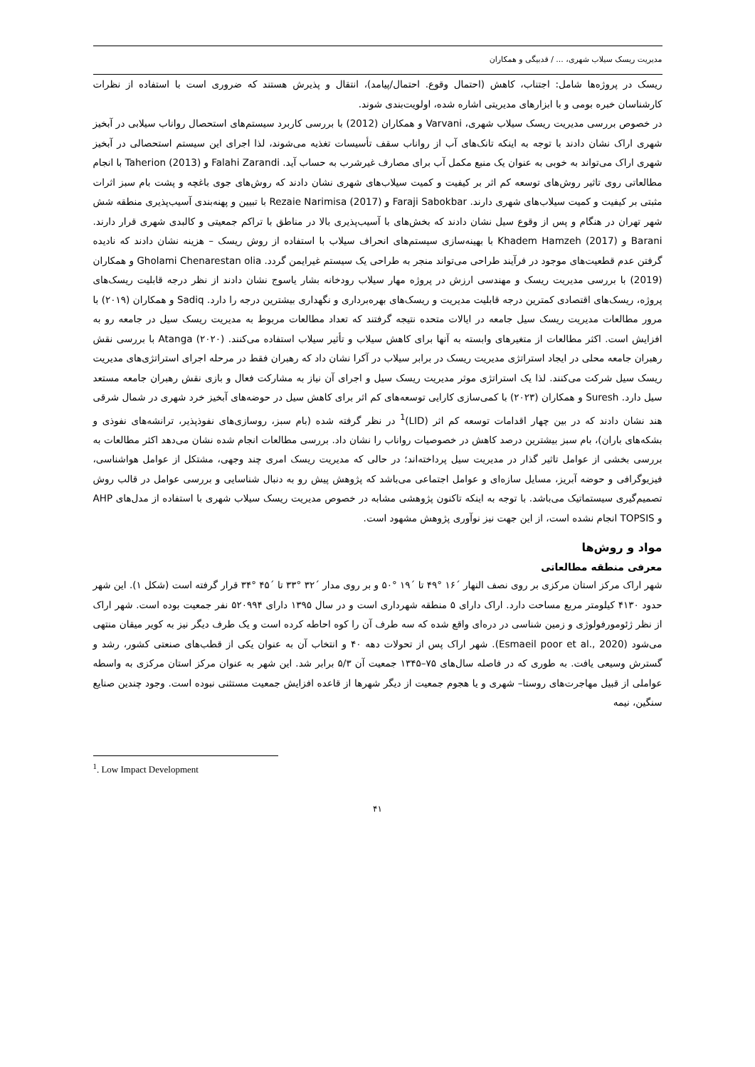مدیریت ریسک سیلاب شهری، ... / قدبیگی و همکاران
ریسک در پروژه‌ها شامل: اجتناب، کاهش (احتمال وقوع. احتمال/پیامد)، انتقال و پذیرش هستند که ضروری است با استفاده از نظرات کارشناسان خبره بومی و با ابزارهای مدیریتی اشاره شده، اولویت‌بندی شوند.
در خصوص بررسی مدیریت ریسک سیلاب شهری، Varvani و همکاران (2012) با بررسی کاربرد سیستم‌های استحصال رواناب سیلابی در آبخیز شهری اراک نشان دادند با توجه به اینکه تانک‌های آب از رواناب سقف تأسیسات تغذیه می‌شوند، لذا اجرای این سیستم استحصالی در آبخیز شهری اراک می‌تواند به خوبی به عنوان یک منبع مکمل آب برای مصارف غیرشرب به حساب آید. Falahi Zarandi و Taherion (2013) با انجام مطالعاتی روی تاثیر روش‌های توسعه کم اثر بر کیفیت و کمیت سیلاب‌های شهری نشان دادند که روش‌های جوی باغچه و پشت بام سبز اثرات مثبتی بر کیفیت و کمیت سیلاب‌های شهری دارند. Faraji Sabokbar و Rezaie Narimisa (2017) با تبیین و پهنه‌بندی آسیب‌پذیری منطقه شش شهر تهران در هنگام و پس از وقوع سیل نشان دادند که بخش‌های با آسیب‌پذیری بالا در مناطق با تراکم جمعیتی و کالبدی شهری قرار دارند. Barani و Khadem Hamzeh (2017) با بهینه‌سازی سیستم‌های انحراف سیلاب با استفاده از روش ریسک – هزینه نشان دادند که نادیده گرفتن عدم قطعیت‌های موجود در فرآیند طراحی می‌تواند منجر به طراحی یک سیستم غیرایمن گردد. Gholami Chenarestan olia و همکاران (2019) با بررسی مدیریت ریسک و مهندسی ارزش در پروژه مهار سیلاب رودخانه بشار یاسوج نشان دادند از نظر درجه قابلیت ریسک‌های پروژه، ریسک‌های اقتصادی کمترین درجه قابلیت مدیریت و ریسک‌های بهره‌برداری و نگهداری بیشترین درجه را دارد. Sadiq و همکاران (۲۰۱۹) با مرور مطالعات مدیریت ریسک سیل جامعه در ایالات متحده نتیجه گرفتند که تعداد مطالعات مربوط به مدیریت ریسک سیل در جامعه رو به افزایش است. اکثر مطالعات از متغیرهای وابسته به آنها برای کاهش سیلاب و تأثیر سیلاب استفاده می‌کنند. Atanga (۲۰۲۰) با بررسی نقش رهبران جامعه محلی در ایجاد استراتژی مدیریت ریسک در برابر سیلاب در آکرا نشان داد که رهبران فقط در مرحله اجرای استراتژی‌های مدیریت ریسک سیل شرکت می‌کنند. لذا یک استراتژی موثر مدیریت ریسک سیل و اجرای آن نیاز به مشارکت فعال و بازی نقش رهبران جامعه مستعد سیل دارد. Suresh و همکاران (۲۰۲۳) با کمی‌سازی کارایی توسعه‌های کم اثر برای کاهش سیل در حوضه‌های آبخیز خرد شهری در شمال شرقی هند نشان دادند که در بین چهار اقدامات توسعه کم اثر (LID)<sup>1</sup> در نظر گرفته شده (بام سبز، روسازی‌های نفوذپذیر، ترانشه‌های نفوذی و بشکه‌های باران)، بام سبز بیشترین درصد کاهش در خصوصیات رواناب را نشان داد. بررسی مطالعات انجام شده نشان می‌دهد اکثر مطالعات به بررسی بخشی از عوامل تاثیر گذار در مدیریت سیل پرداخته‌اند؛ در حالی که مدیریت ریسک امری چند وجهی، مشتکل از عوامل هواشناسی، فیزیوگرافی و حوضه آبریز، مسایل سازه‌ای و عوامل اجتماعی می‌باشد که پژوهش پیش رو به دنبال شناسایی و بررسی عوامل در قالب روش تصمیم‌گیری سیستماتیک می‌باشد. با توجه به اینکه تاکنون پژوهشی مشابه در خصوص مدیریت ریسک سیلاب شهری با استفاده از مدل‌های AHP و TOPSIS انجام نشده است، از این جهت نیز نوآوری پژوهش مشهود است.
مواد و روش‌ها
معرفی منطقه مطالعاتی
شهر اراک مرکز استان مرکزی بر روی نصف النهار ´۱۶ °۴۹ تا ´۱۹ °۵۰ و بر روی مدار ´۳۲ °۳۳ تا ´۴۵ °۳۴ قرار گرفته است (شکل ۱). این شهر حدود ۴۱۳۰ کیلومتر مربع مساحت دارد. اراک دارای ۵ منطقه شهرداری است و در سال ۱۳۹۵ دارای ۵۲۰۹۹۴ نفر جمعیت بوده است. شهر اراک از نظر ژئومورفولوژی و زمین شناسی در دره‌ای واقع شده که سه طرف آن را کوه احاطه کرده است و یک طرف دیگر نیز به کویر میقان منتهی می‌شود (Esmaeil poor et al., 2020). شهر اراک پس از تحولات دهه ۴۰ و انتخاب آن به عنوان یکی از قطب‌های صنعتی کشور، رشد و گسترش وسیعی یافت. به طوری که در فاصله سال‌های ۷۵–۱۳۴۵ جمعیت آن ۵/۳ برابر شد. این شهر به عنوان مرکز استان مرکزی به واسطه عواملی از قبیل مهاجرت‌های روستا– شهری و یا هجوم جمعیت از دیگر شهرها از قاعده افزایش جمعیت مستثنی نبوده است. وجود چندین صنایع سنگین، نیمه
<sup>1</sup>. Low Impact Development
۴۱